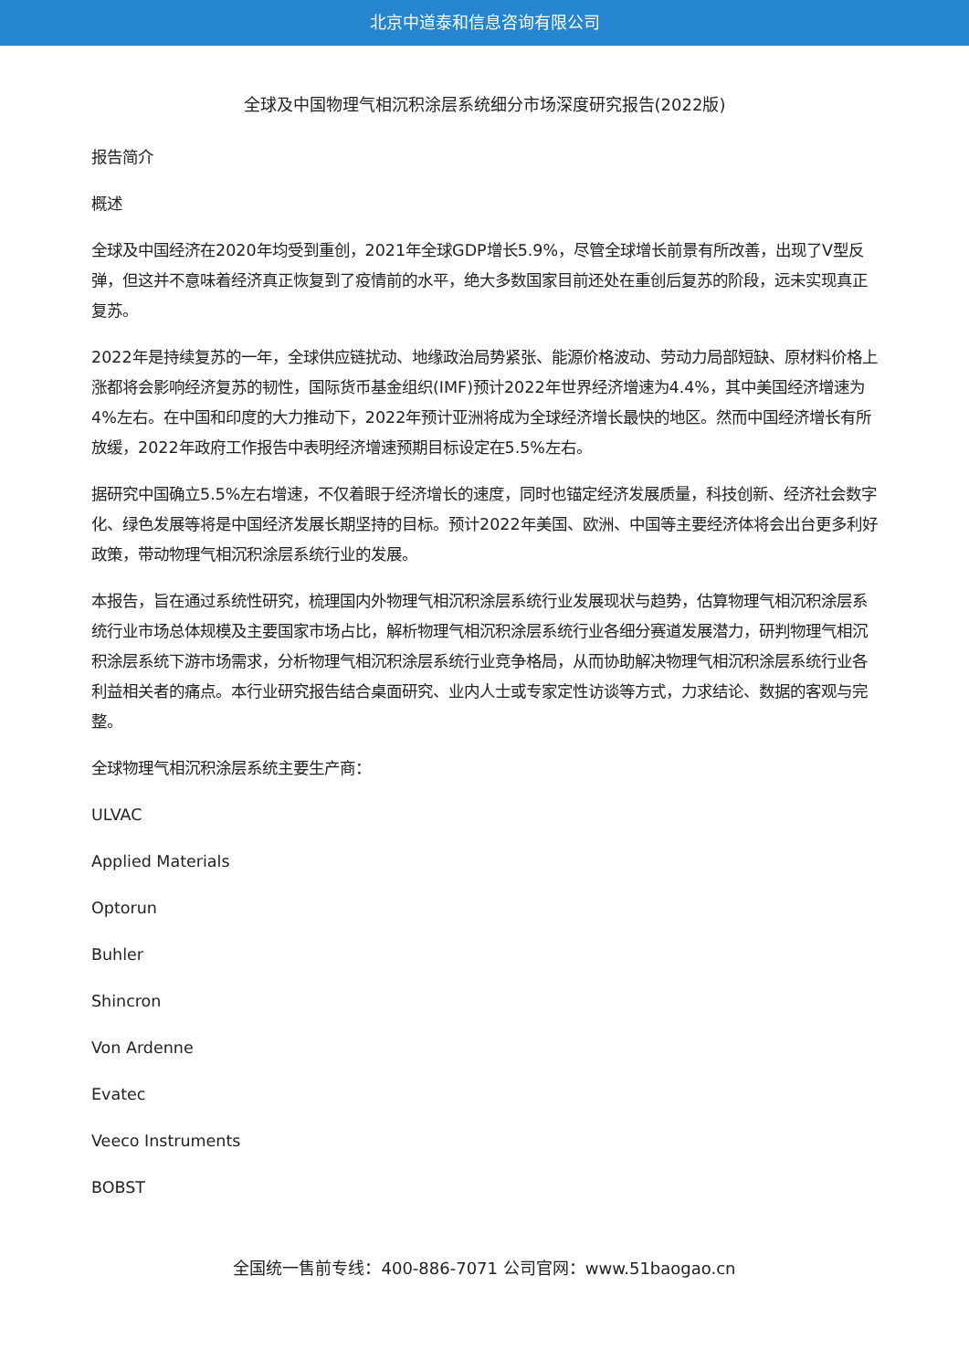北京中道泰和信息咨询有限公司
全球及中国物理气相沉积涂层系统细分市场深度研究报告(2022版)
报告简介
概述
全球及中国经济在2020年均受到重创，2021年全球GDP增长5.9%，尽管全球增长前景有所改善，出现了V型反弹，但这并不意味着经济真正恢复到了疫情前的水平，绝大多数国家目前还处在重创后复苏的阶段，远未实现真正复苏。
2022年是持续复苏的一年，全球供应链扰动、地缘政治局势紧张、能源价格波动、劳动力局部短缺、原材料价格上涨都将会影响经济复苏的韧性，国际货币基金组织(IMF)预计2022年世界经济增速为4.4%，其中美国经济增速为4%左右。在中国和印度的大力推动下，2022年预计亚洲将成为全球经济增长最快的地区。然而中国经济增长有所放缓，2022年政府工作报告中表明经济增速预期目标设定在5.5%左右。
据研究中国确立5.5%左右增速，不仅着眼于经济增长的速度，同时也锚定经济发展质量，科技创新、经济社会数字化、绿色发展等将是中国经济发展长期坚持的目标。预计2022年美国、欧洲、中国等主要经济体将会出台更多利好政策，带动物理气相沉积涂层系统行业的发展。
本报告，旨在通过系统性研究，梳理国内外物理气相沉积涂层系统行业发展现状与趋势，估算物理气相沉积涂层系统行业市场总体规模及主要国家市场占比，解析物理气相沉积涂层系统行业各细分赛道发展潜力，研判物理气相沉积涂层系统下游市场需求，分析物理气相沉积涂层系统行业竞争格局，从而协助解决物理气相沉积涂层系统行业各利益相关者的痛点。本行业研究报告结合桌面研究、业内人士或专家定性访谈等方式，力求结论、数据的客观与完整。
全球物理气相沉积涂层系统主要生产商：
ULVAC
Applied Materials
Optorun
Buhler
Shincron
Von Ardenne
Evatec
Veeco Instruments
BOBST
全国统一售前专线：400-886-7071 公司官网：www.51baogao.cn